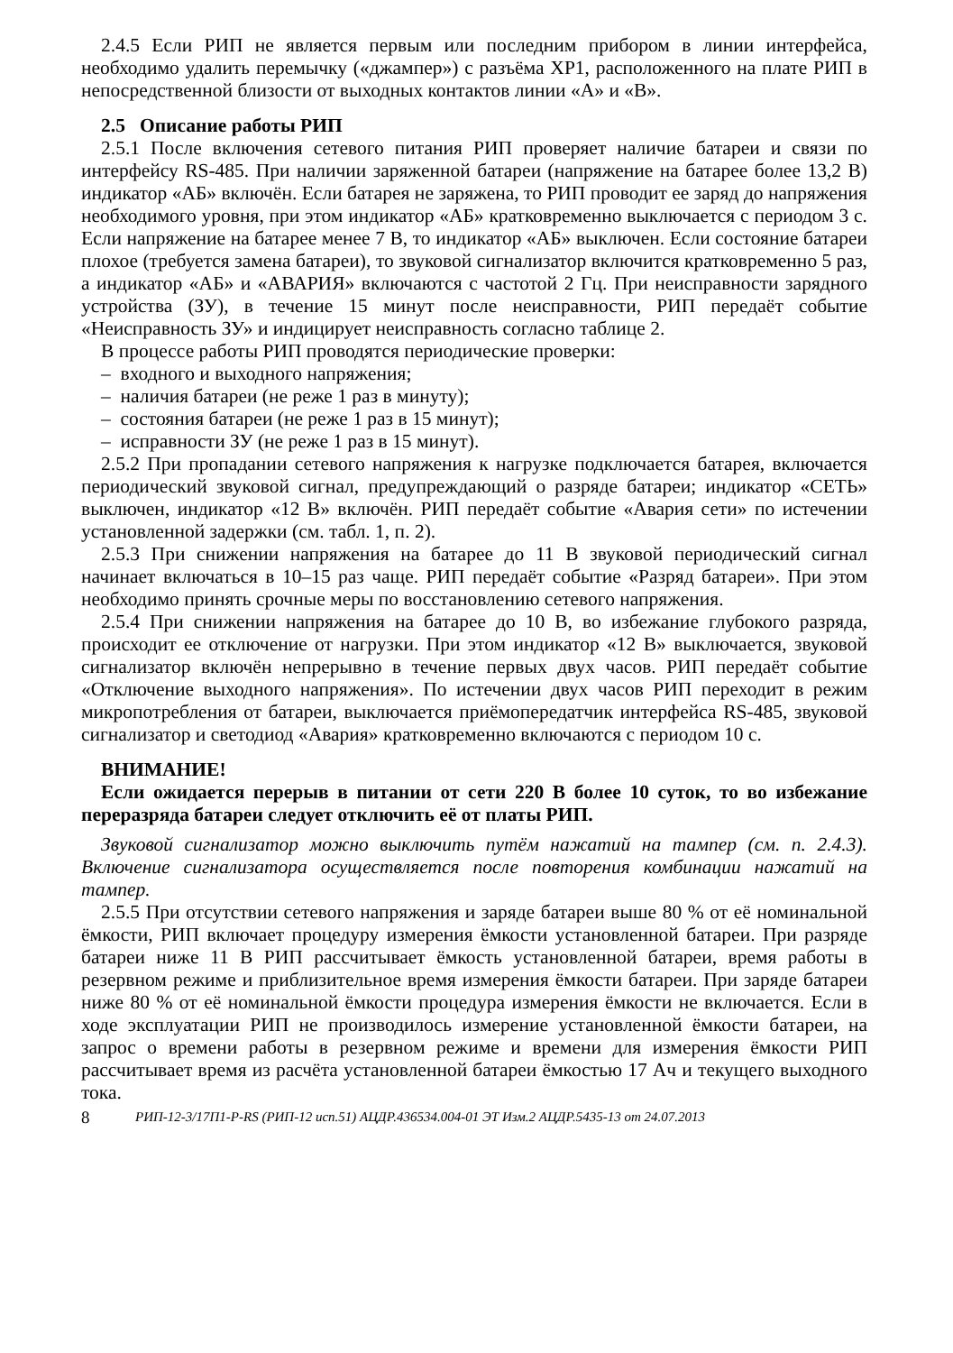2.4.5 Если РИП не является первым или последним прибором в линии интерфейса, необходимо удалить перемычку («джампер») с разъёма XP1, расположенного на плате РИП в непосредственной близости от выходных контактов линии «А» и «В».
2.5 Описание работы РИП
2.5.1 После включения сетевого питания РИП проверяет наличие батареи и связи по интерфейсу RS-485. При наличии заряженной батареи (напряжение на батарее более 13,2 В) индикатор «АБ» включён. Если батарея не заряжена, то РИП проводит ее заряд до напряжения необходимого уровня, при этом индикатор «АБ» кратковременно выключается с периодом 3 с. Если напряжение на батарее менее 7 В, то индикатор «АБ» выключен. Если состояние батареи плохое (требуется замена батареи), то звуковой сигнализатор включится кратковременно 5 раз, а индикатор «АБ» и «АВАРИЯ» включаются с частотой 2 Гц. При неисправности зарядного устройства (ЗУ), в течение 15 минут после неисправности, РИП передаёт событие «Неисправность ЗУ» и индицирует неисправность согласно таблице 2.
В процессе работы РИП проводятся периодические проверки:
– входного и выходного напряжения;
– наличия батареи (не реже 1 раз в минуту);
– состояния батареи (не реже 1 раз в 15 минут);
– исправности ЗУ (не реже 1 раз в 15 минут).
2.5.2 При пропадании сетевого напряжения к нагрузке подключается батарея, включается периодический звуковой сигнал, предупреждающий о разряде батареи; индикатор «СЕТЬ» выключен, индикатор «12 В» включён. РИП передаёт событие «Авария сети» по истечении установленной задержки (см. табл. 1, п. 2).
2.5.3 При снижении напряжения на батарее до 11 В звуковой периодический сигнал начинает включаться в 10–15 раз чаще. РИП передаёт событие «Разряд батареи». При этом необходимо принять срочные меры по восстановлению сетевого напряжения.
2.5.4 При снижении напряжения на батарее до 10 В, во избежание глубокого разряда, происходит ее отключение от нагрузки. При этом индикатор «12 В» выключается, звуковой сигнализатор включён непрерывно в течение первых двух часов. РИП передаёт событие «Отключение выходного напряжения». По истечении двух часов РИП переходит в режим микропотребления от батареи, выключается приёмопередатчик интерфейса RS-485, звуковой сигнализатор и светодиод «Авария» кратковременно включаются с периодом 10 с.
ВНИМАНИЕ!
Если ожидается перерыв в питании от сети 220 В более 10 суток, то во избежание переразряда батареи следует отключить её от платы РИП.
Звуковой сигнализатор можно выключить путём нажатий на тампер (см. п. 2.4.3). Включение сигнализатора осуществляется после повторения комбинации нажатий на тампер.
2.5.5 При отсутствии сетевого напряжения и заряде батареи выше 80 % от её номинальной ёмкости, РИП включает процедуру измерения ёмкости установленной батареи. При разряде батареи ниже 11 В РИП рассчитывает ёмкость установленной батареи, время работы в резервном режиме и приблизительное время измерения ёмкости батареи. При заряде батареи ниже 80 % от её номинальной ёмкости процедура измерения ёмкости не включается. Если в ходе эксплуатации РИП не производилось измерение установленной ёмкости батареи, на запрос о времени работы в резервном режиме и времени для измерения ёмкости РИП рассчитывает время из расчёта установленной батареи ёмкостью 17 Ач и текущего выходного тока.
8 РИП-12-3/17П1-Р-RS (РИП-12 исп.51) АЦДР.436534.004-01 ЭТ Изм.2 АЦДР.5435-13 от 24.07.2013